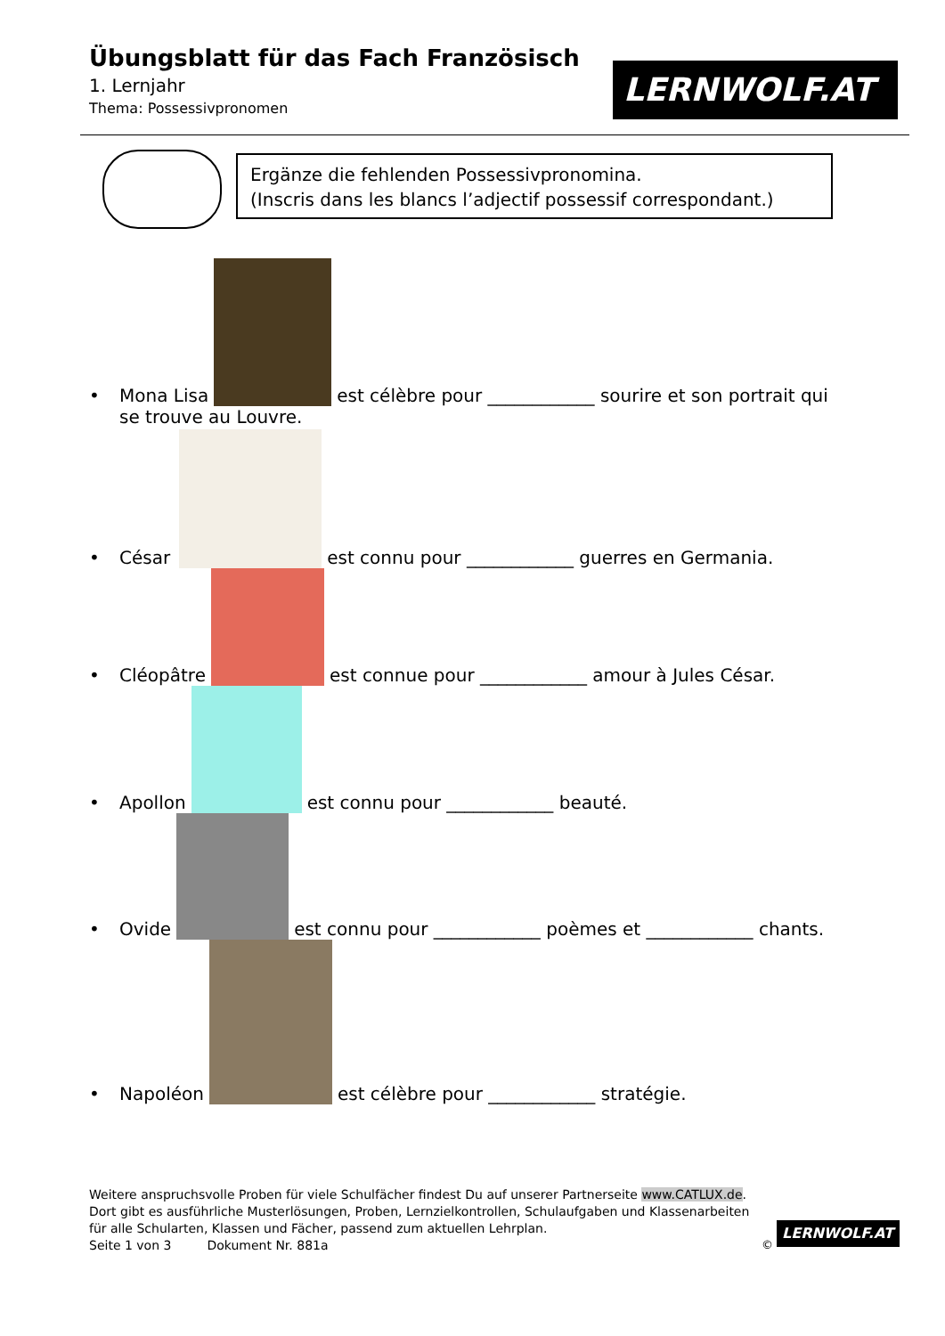Übungsblatt für das Fach Französisch
1. Lernjahr
Thema: Possessivpronomen
LERNWOLF.AT
Ergänze die fehlenden Possessivpronomina.
(Inscris dans les blancs l’adjectif possessif correspondant.)
• Mona Lisa est célèbre pour ____________ sourire et son portrait qui
se trouve au Louvre.
• César est connu pour ____________ guerres en Germania.
• Cléopâtre est connue pour ____________ amour à Jules César.
• Apollon est connu pour ____________ beauté.
• Ovide est connu pour ____________ poèmes et ____________ chants.
• Napoléon est célèbre pour ____________ stratégie.
Weitere anspruchsvolle Proben für viele Schulfächer findest Du auf unserer Partnerseite www.CATLUX.de. Dort gibt es ausführliche Musterlösungen, Proben, Lernzielkontrollen, Schulaufgaben und Klassenarbeiten für alle Schularten, Klassen und Fächer, passend zum aktuellen Lehrplan.
Seite 1 von 3 Dokument Nr. 881a
©
LERNWOLF.AT